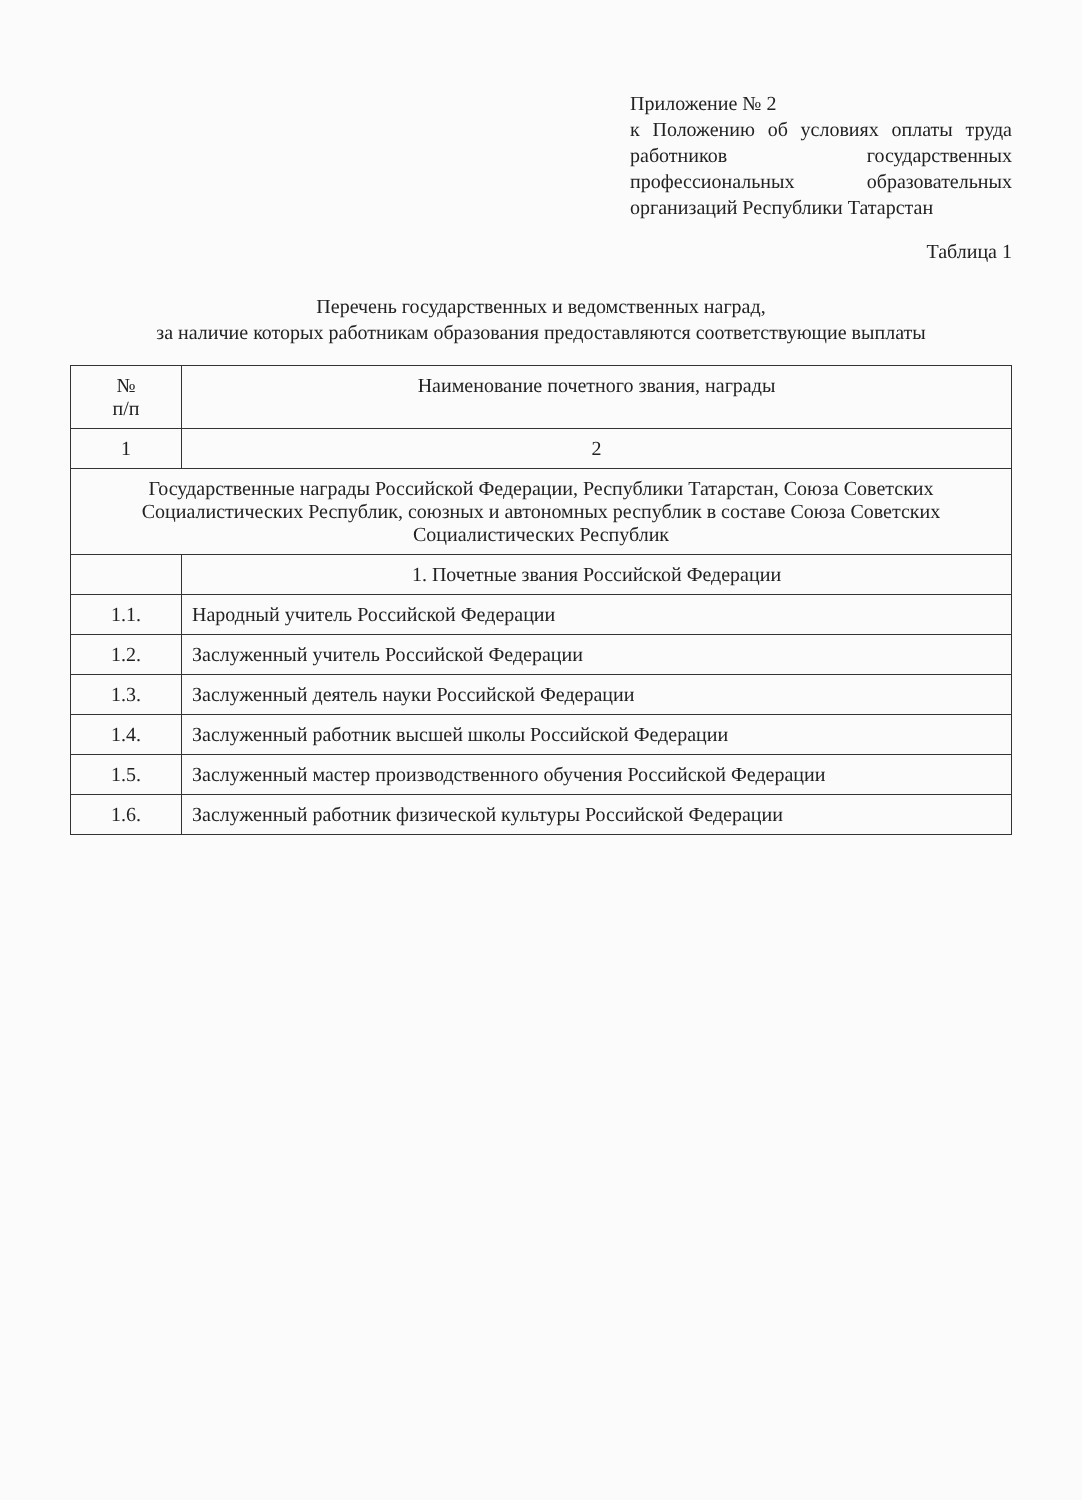Приложение № 2
к Положению об условиях оплаты труда работников государственных профессиональных образовательных организаций Республики Татарстан
Таблица 1
Перечень государственных и ведомственных наград,
за наличие которых работникам образования предоставляются соответствующие выплаты
| № п/п | Наименование почетного звания, награды |
| --- | --- |
| 1 | 2 |
| Государственные награды Российской Федерации, Республики Татарстан, Союза Советских Социалистических Республик, союзных и автономных республик в составе Союза Советских Социалистических Республик | |
| | 1. Почетные звания Российской Федерации |
| 1.1. | Народный учитель Российской Федерации |
| 1.2. | Заслуженный учитель Российской Федерации |
| 1.3. | Заслуженный деятель науки Российской Федерации |
| 1.4. | Заслуженный работник высшей школы Российской Федерации |
| 1.5. | Заслуженный мастер производственного обучения Российской Федерации |
| 1.6. | Заслуженный работник физической культуры Российской Федерации |